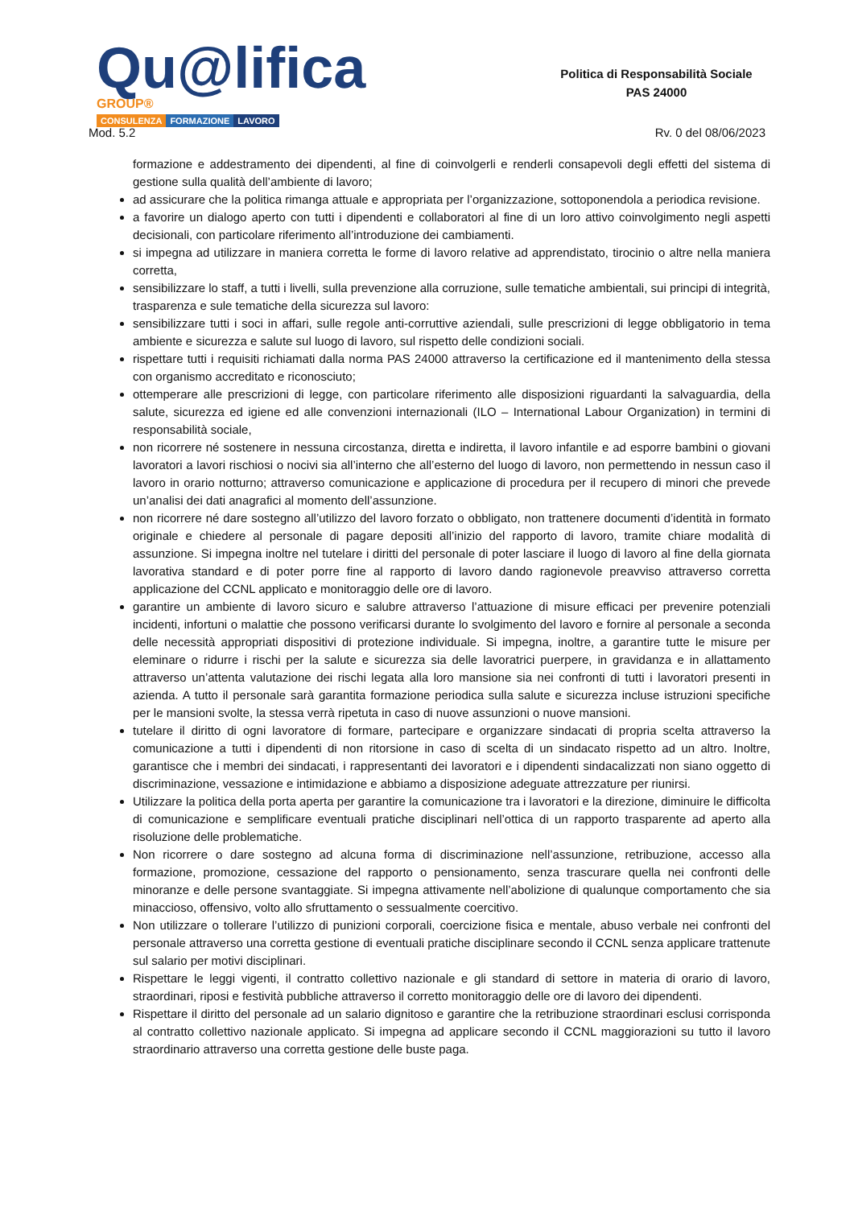Qu@lifica GROUP®
CONSULENZA FORMAZIONE LAVORO
Politica di Responsabilità Sociale
PAS 24000
Mod. 5.2 Rv. 0 del 08/06/2023
formazione e addestramento dei dipendenti, al fine di coinvolgerli e renderli consapevoli degli effetti del sistema di gestione sulla qualità dell’ambiente di lavoro;
ad assicurare che la politica rimanga attuale e appropriata per l’organizzazione, sottoponendola a periodica revisione.
a favorire un dialogo aperto con tutti i dipendenti e collaboratori al fine di un loro attivo coinvolgimento negli aspetti decisionali, con particolare riferimento all’introduzione dei cambiamenti.
si impegna ad utilizzare in maniera corretta le forme di lavoro relative ad apprendistato, tirocinio o altre nella maniera corretta,
sensibilizzare lo staff, a tutti i livelli, sulla prevenzione alla corruzione, sulle tematiche ambientali, sui principi di integrità, trasparenza e sule tematiche della sicurezza sul lavoro:
sensibilizzare tutti i soci in affari, sulle regole anti-corruttive aziendali, sulle prescrizioni di legge obbligatorio in tema ambiente e sicurezza e salute sul luogo di lavoro, sul rispetto delle condizioni sociali.
rispettare tutti i requisiti richiamati dalla norma PAS 24000 attraverso la certificazione ed il mantenimento della stessa con organismo accreditato e riconosciuto;
ottemperare alle prescrizioni di legge, con particolare riferimento alle disposizioni riguardanti la salvaguardia, della salute, sicurezza ed igiene ed alle convenzioni internazionali (ILO – International Labour Organization) in termini di responsabilità sociale,
non ricorrere né sostenere in nessuna circostanza, diretta e indiretta, il lavoro infantile e ad esporre bambini o giovani lavoratori a lavori rischiosi o nocivi sia all’interno che all’esterno del luogo di lavoro, non permettendo in nessun caso il lavoro in orario notturno; attraverso comunicazione e applicazione di procedura per il recupero di minori che prevede un’analisi dei dati anagrafici al momento dell’assunzione.
non ricorrere né dare sostegno all’utilizzo del lavoro forzato o obbligato, non trattenere documenti d’identità in formato originale e chiedere al personale di pagare depositi all’inizio del rapporto di lavoro, tramite chiare modalità di assunzione. Si impegna inoltre nel tutelare i diritti del personale di poter lasciare il luogo di lavoro al fine della giornata lavorativa standard e di poter porre fine al rapporto di lavoro dando ragionevole preavviso attraverso corretta applicazione del CCNL applicato e monitoraggio delle ore di lavoro.
garantire un ambiente di lavoro sicuro e salubre attraverso l’attuazione di misure efficaci per prevenire potenziali incidenti, infortuni o malattie che possono verificarsi durante lo svolgimento del lavoro e fornire al personale a seconda delle necessità appropriati dispositivi di protezione individuale. Si impegna, inoltre, a garantire tutte le misure per eleminare o ridurre i rischi per la salute e sicurezza sia delle lavoratrici puerpere, in gravidanza e in allattamento attraverso un’attenta valutazione dei rischi legata alla loro mansione sia nei confronti di tutti i lavoratori presenti in azienda. A tutto il personale sarà garantita formazione periodica sulla salute e sicurezza incluse istruzioni specifiche per le mansioni svolte, la stessa verrà ripetuta in caso di nuove assunzioni o nuove mansioni.
tutelare il diritto di ogni lavoratore di formare, partecipare e organizzare sindacati di propria scelta attraverso la comunicazione a tutti i dipendenti di non ritorsione in caso di scelta di un sindacato rispetto ad un altro. Inoltre, garantisce che i membri dei sindacati, i rappresentanti dei lavoratori e i dipendenti sindacalizzati non siano oggetto di discriminazione, vessazione e intimidazione e abbiamo a disposizione adeguate attrezzature per riunirsi.
Utilizzare la politica della porta aperta per garantire la comunicazione tra i lavoratori e la direzione, diminuire le difficolta di comunicazione e semplificare eventuali pratiche disciplinari nell’ottica di un rapporto trasparente ad aperto alla risoluzione delle problematiche.
Non ricorrere o dare sostegno ad alcuna forma di discriminazione nell’assunzione, retribuzione, accesso alla formazione, promozione, cessazione del rapporto o pensionamento, senza trascurare quella nei confronti delle minoranze e delle persone svantaggiate. Si impegna attivamente nell’abolizione di qualunque comportamento che sia minaccioso, offensivo, volto allo sfruttamento o sessualmente coercitivo.
Non utilizzare o tollerare l’utilizzo di punizioni corporali, coercizione fisica e mentale, abuso verbale nei confronti del personale attraverso una corretta gestione di eventuali pratiche disciplinare secondo il CCNL senza applicare trattenute sul salario per motivi disciplinari.
Rispettare le leggi vigenti, il contratto collettivo nazionale e gli standard di settore in materia di orario di lavoro, straordinari, riposi e festività pubbliche attraverso il corretto monitoraggio delle ore di lavoro dei dipendenti.
Rispettare il diritto del personale ad un salario dignitoso e garantire che la retribuzione straordinari esclusi corrisponda al contratto collettivo nazionale applicato. Si impegna ad applicare secondo il CCNL maggiorazioni su tutto il lavoro straordinario attraverso una corretta gestione delle buste paga.